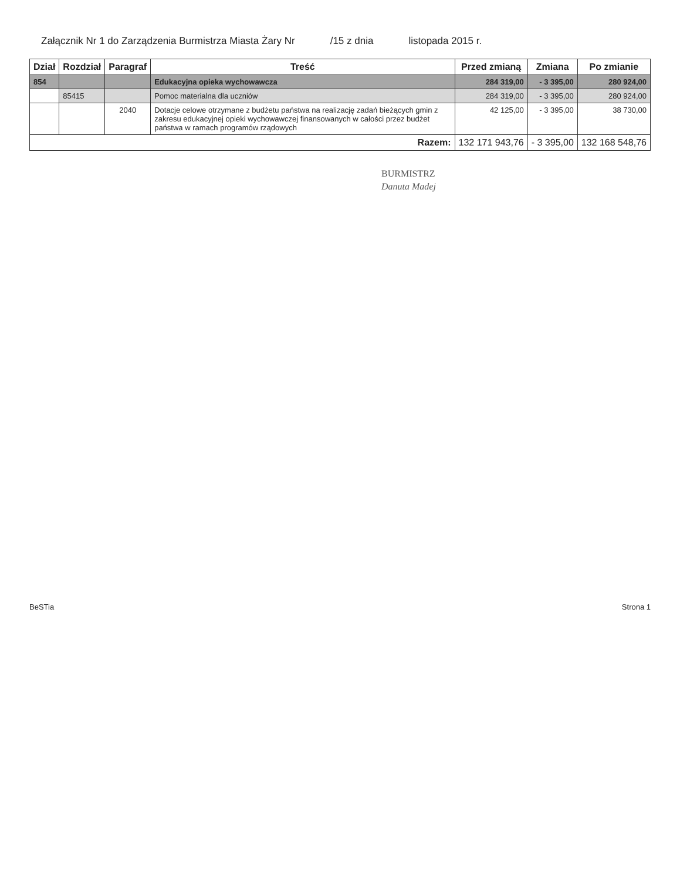Załącznik Nr 1 do Zarządzenia Burmistrza Miasta Żary Nr /15 z dnia listopada 2015 r.
| Dział | Rozdział | Paragraf | Treść | Przed zmianą | Zmiana | Po zmianie |
| --- | --- | --- | --- | --- | --- | --- |
| 854 | | | Edukacyjna opieka wychowawcza | 284 319,00 | - 3 395,00 | 280 924,00 |
| | 85415 | | Pomoc materialna dla uczniów | 284 319,00 | - 3 395,00 | 280 924,00 |
| | | 2040 | Dotacje celowe otrzymane z budżetu państwa na realizację zadań bieżących gmin z zakresu edukacyjnej opieki wychowawczej finansowanych w całości przez budżet państwa w ramach programów rządowych | 42 125,00 | - 3 395,00 | 38 730,00 |
| Razem: | | | | 132 171 943,76 | - 3 395,00 | 132 168 548,76 |
BURMISTRZ
Danuta Madej
BeSTia Strona 1